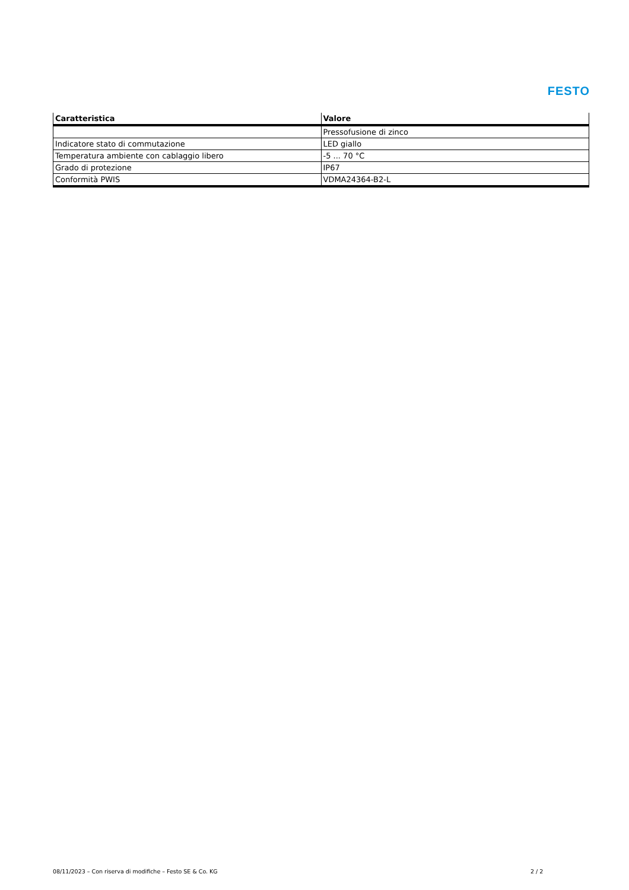FESTO
| Caratteristica | Valore |
| --- | --- |
| | Pressofusione di zinco |
| Indicatore stato di commutazione | LED giallo |
| Temperatura ambiente con cablaggio libero | -5 ... 70 °C |
| Grado di protezione | IP67 |
| Conformità PWIS | VDMA24364-B2-L |
08/11/2023 – Con riserva di modifiche – Festo SE & Co. KG
2 / 2